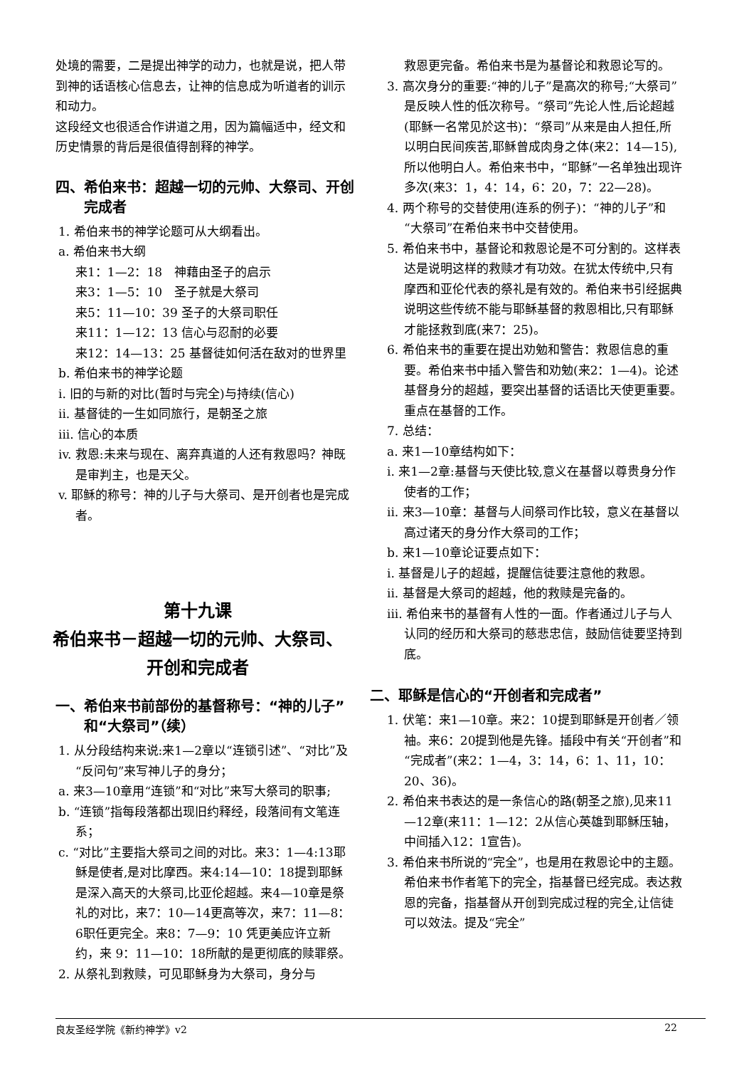处境的需要，二是提出神学的动力，也就是说，把人带到神的话语核心信息去，让神的信息成为听道者的训示和动力。
这段经文也很适合作讲道之用，因为篇幅适中，经文和历史情景的背后是很值得剖释的神学。
四、希伯来书：超越一切的元帅、大祭司、开创完成者
1. 希伯来书的神学论题可从大纲看出。
a. 希伯来书大纲
来1：1—2：18　神藉由圣子的启示
来3：1—5：10　圣子就是大祭司
来5：11—10：39 圣子的大祭司职任
来11：1—12：13 信心与忍耐的必要
来12：14—13：25 基督徒如何活在敌对的世界里
b. 希伯来书的神学论题
i. 旧的与新的对比(暂时与完全)与持续(信心)
ii. 基督徒的一生如同旅行，是朝圣之旅
iii. 信心的本质
iv. 救恩:未来与现在、离弃真道的人还有救恩吗？神既是审判主，也是天父。
v. 耶稣的称号：神的儿子与大祭司、是开创者也是完成者。
第十九课
希伯来书－超越一切的元帅、大祭司、
开创和完成者
一、希伯来书前部份的基督称号：“神的儿子”和“大祭司”（续）
1. 从分段结构来说:来1—2章以“连锁引述”、“对比”及“反问句”来写神儿子的身分；
a. 来3—10章用“连锁”和“对比”来写大祭司的职事;
b. “连锁”指每段落都出现旧约释经，段落间有文笔连系；
c. “对比”主要指大祭司之间的对比。来3：1—4:13耶稣是使者,是对比摩西。来4:14—10：18提到耶稣是深入高天的大祭司,比亚伦超越。来4—10章是祭礼的对比，来7：10—14更高等次，来7：11—8：6职任更完全。来8：7—9：10 凭更美应许立新约，来 9：11—10：18所献的是更彻底的赎罪祭。
2. 从祭礼到救赎，可见耶稣身为大祭司，身分与
救恩更完备。希伯来书是为基督论和救恩论写的。
3. 高次身分的重要:“神的儿子”是高次的称号;“大祭司”是反映人性的低次称号。“祭司”先论人性,后论超越(耶稣一名常见於这书)：“祭司”从来是由人担任,所以明白民间疾苦,耶稣曾成肉身之体(来2：14—15),所以他明白人。希伯来书中，“耶稣”一名单独出现许多次(来3：1，4：14，6：20，7：22—28)。
4. 两个称号的交替使用(连系的例子)：“神的儿子”和“大祭司”在希伯来书中交替使用。
5. 希伯来书中，基督论和救恩论是不可分割的。这样表达是说明这样的救赎才有功效。在犹太传统中,只有摩西和亚伦代表的祭礼是有效的。希伯来书引经据典说明这些传统不能与耶稣基督的救恩相比,只有耶稣才能拯救到底(来7：25)。
6. 希伯来书的重要在提出劝勉和警告：救恩信息的重要。希伯来书中插入警告和劝勉(来2：1—4)。论述基督身分的超越，要突出基督的话语比天使更重要。重点在基督的工作。
7. 总结：
a. 来1—10章结构如下：
i. 来1—2章:基督与天使比较,意义在基督以尊贵身分作使者的工作；
ii. 来3—10章：基督与人间祭司作比较，意义在基督以高过诸天的身分作大祭司的工作；
b. 来1—10章论证要点如下：
i. 基督是儿子的超越，提醒信徒要注意他的救恩。
ii. 基督是大祭司的超越，他的救赎是完备的。
iii. 希伯来书的基督有人性的一面。作者通过儿子与人认同的经历和大祭司的慈悲忠信，鼓励信徒要坚持到底。
二、耶稣是信心的“开创者和完成者”
1. 伏笔：来1—10章。来2：10提到耶稣是开创者／领袖。来6：20提到他是先锋。插段中有关“开创者”和“完成者”(来2：1—4，3：14，6：1、11，10：20、36)。
2. 希伯来书表达的是一条信心的路(朝圣之旅),见来11—12章(来11：1—12：2从信心英雄到耶稣压轴，中间插入12：1宣告)。
3. 希伯来书所说的“完全”，也是用在救恩论中的主题。希伯来书作者笔下的完全，指基督已经完成。表达救恩的完备，指基督从开创到完成过程的完全,让信徒可以效法。提及“完全”
良友圣经学院《新约神学》v2 22